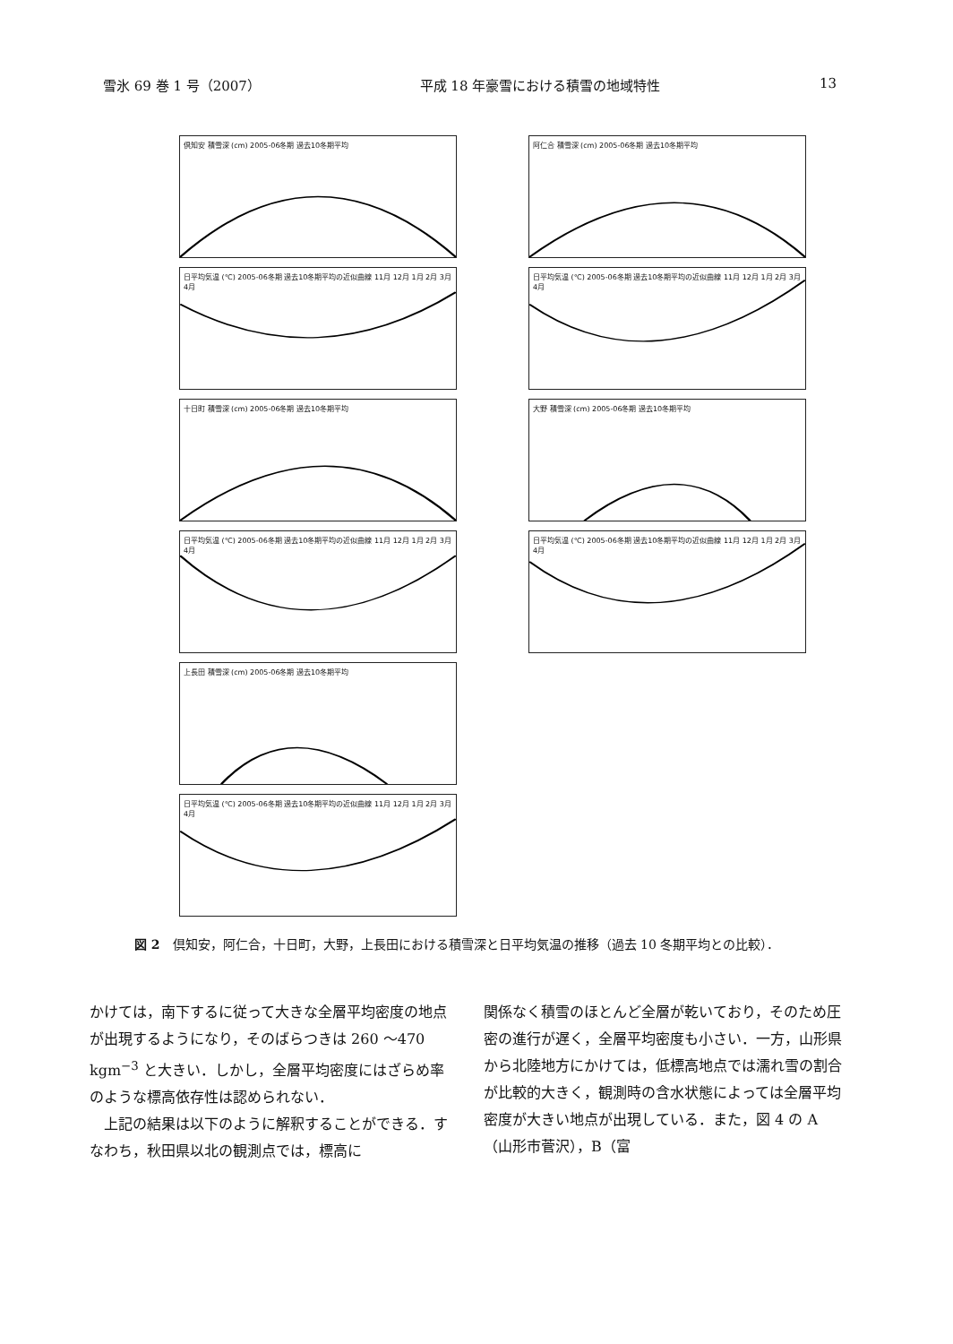雪氷 69 巻 1 号（2007） 平成 18 年豪雪における積雪の地域特性 13
倶知安 積雪深 (cm) 2005-06冬期 過去10冬期平均
日平均気温 (℃) 2005-06冬期 過去10冬期平均の近似曲線 11月 12月 1月 2月 3月 4月
十日町 積雪深 (cm) 2005-06冬期 過去10冬期平均
日平均気温 (℃) 2005-06冬期 過去10冬期平均の近似曲線 11月 12月 1月 2月 3月 4月
上長田 積雪深 (cm) 2005-06冬期 過去10冬期平均
日平均気温 (℃) 2005-06冬期 過去10冬期平均の近似曲線 11月 12月 1月 2月 3月 4月
阿仁合 積雪深 (cm) 2005-06冬期 過去10冬期平均
日平均気温 (℃) 2005-06冬期 過去10冬期平均の近似曲線 11月 12月 1月 2月 3月 4月
大野 積雪深 (cm) 2005-06冬期 過去10冬期平均
日平均気温 (℃) 2005-06冬期 過去10冬期平均の近似曲線 11月 12月 1月 2月 3月 4月
図 2　倶知安，阿仁合，十日町，大野，上長田における積雪深と日平均気温の推移（過去 10 冬期平均との比較）．
かけては，南下するに従って大きな全層平均密度の地点が出現するようになり，そのばらつきは 260 ～470 kgm<sup>−3</sup> と大きい．しかし，全層平均密度にはざらめ率のような標高依存性は認められない．
　上記の結果は以下のように解釈することができる．すなわち，秋田県以北の観測点では，標高に
関係なく積雪のほとんど全層が乾いており，そのため圧密の進行が遅く，全層平均密度も小さい．一方，山形県から北陸地方にかけては，低標高地点では濡れ雪の割合が比較的大きく，観測時の含水状態によっては全層平均密度が大きい地点が出現している．また，図 4 の A（山形市菅沢），B（富